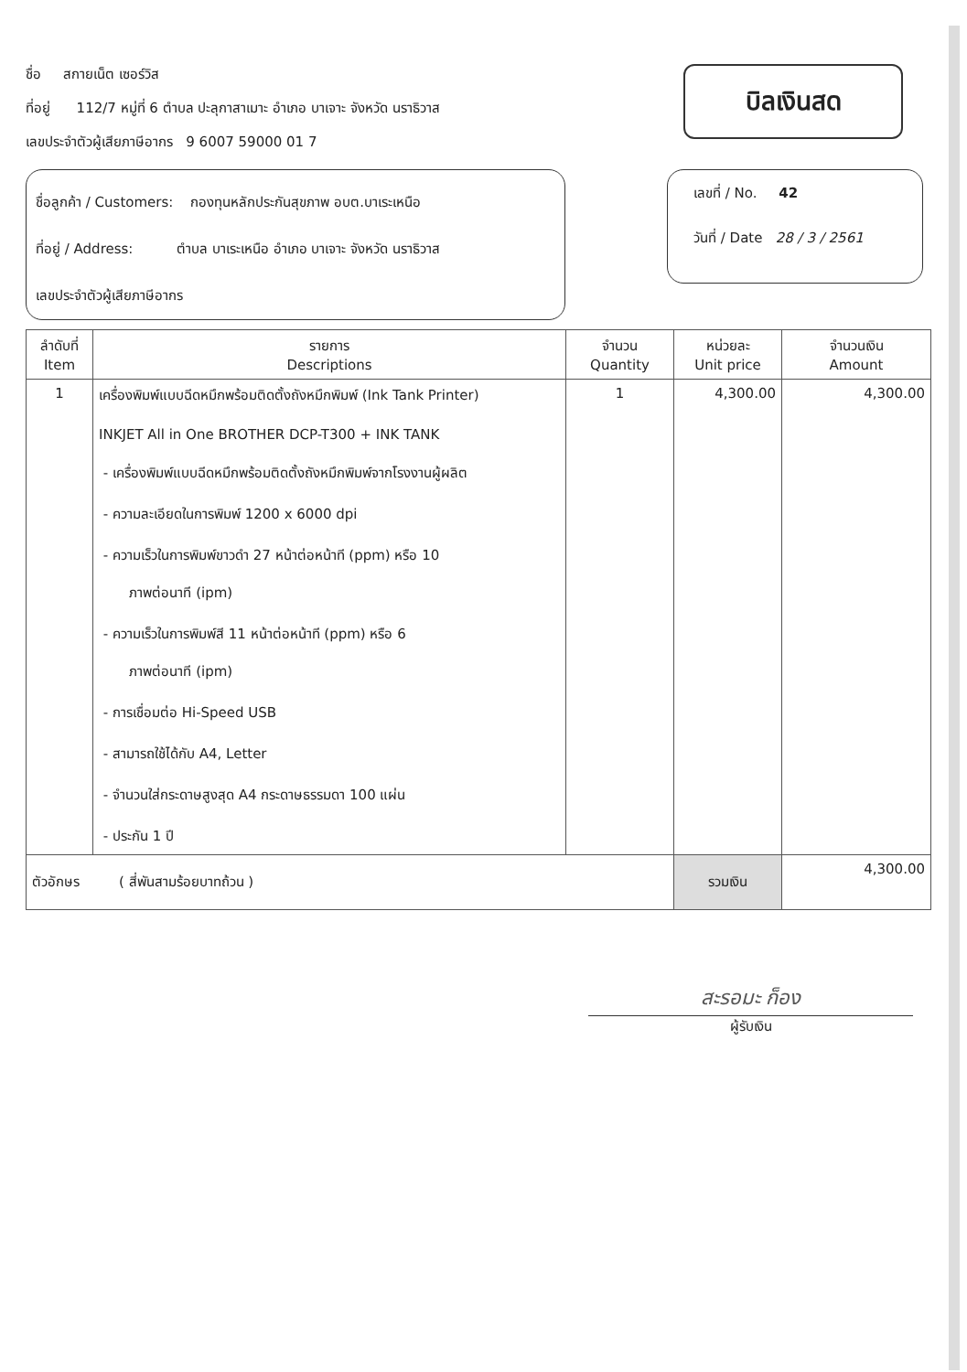ชื่อ สกายเน็ต เซอร์วิส
ที่อยู่ 112/7 หมู่ที่ 6 ตำบล ปะลุกาสาเมาะ อำเภอ บาเจาะ จังหวัด นราธิวาส
เลขประจำตัวผู้เสียภาษีอากร 9 6007 59000 01 7
บิลเงินสด
ชื่อลูกค้า / Customers: กองทุนหลักประกันสุขภาพ อบต.บาเระเหนือ
ที่อยู่ / Address: ตำบล บาเระเหนือ อำเภอ บาเจาะ จังหวัด นราธิวาส
เลขประจำตัวผู้เสียภาษีอากร
เลขที่ / No. 42
วันที่ / Date 28 / 3 / 2561
| ลำดับที่ Item | รายการ Descriptions | จำนวน Quantity | หน่วยละ Unit price | จำนวนเงิน Amount |
| --- | --- | --- | --- | --- |
| 1 | เครื่องพิมพ์แบบฉีดหมึกพร้อมติดตั้งถังหมึกพิมพ์ (Ink Tank Printer) INKJET All in One BROTHER DCP-T300 + INK TANK - เครื่องพิมพ์แบบฉีดหมึกพร้อมติดตั้งถังหมึกพิมพ์จากโรงงานผู้ผลิต - ความละเอียดในการพิมพ์ 1200 x 6000 dpi - ความเร็วในการพิมพ์ขาวดำ 27 หน้าต่อหน้าที (ppm) หรือ 10 ภาพต่อนาที (ipm) - ความเร็วในการพิมพ์สี 11 หน้าต่อหน้าที (ppm) หรือ 6 ภาพต่อนาที (ipm) - การเชื่อมต่อ Hi-Speed USB - สามารถใช้ได้กับ A4, Letter - จำนวนใส่กระดาษสูงสุด A4 กระดาษธรรมดา 100 แผ่น - ประกัน 1 ปี | 1 | 4,300.00 | 4,300.00 |
| ตัวอักษร ( สี่พันสามร้อยบาทถ้วน ) | | | รวมเงิน | 4,300.00 |
สะรอมะ ก็อง
ผู้รับเงิน